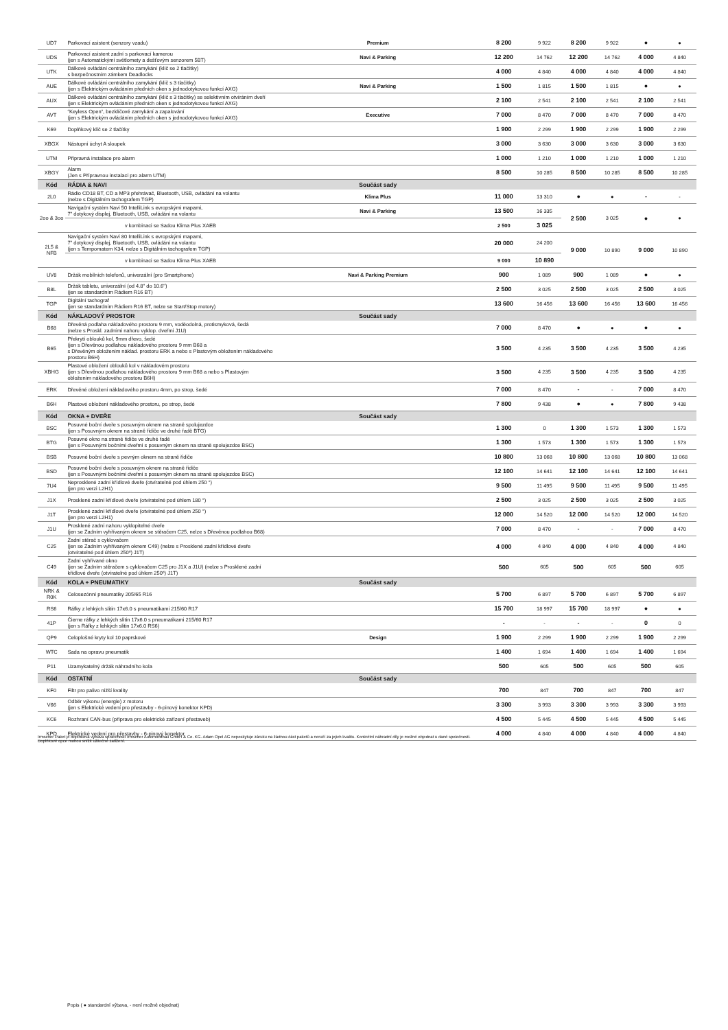| UD7 | Parkovací asistent (senzory vzadu) | Premium | 8 200 | 9 922 | 8 200 | 9 922 | ● | ● |
| UDS | Parkovací asistent zadní s parkovací kamerou (jen s Automatickými světlomety a dešťovým senzorem 5BT) | Navi & Parking | 12 200 | 14 762 | 12 200 | 14 762 | 4 000 | 4 840 |
| UTK | Dálkové ovládání centrálního zamykání (klíč se 2 tlačítky) s bezpečnostním zámkem Deadlocks | | 4 000 | 4 840 | 4 000 | 4 840 | 4 000 | 4 840 |
| AUE | Dálkové ovládání centrálního zamykání (klíč s 3 tlačítky) (jen s Elektrickým ovládáním předních oken s jednodotykovou funkcí AXG) | Navi & Parking | 1 500 | 1 815 | 1 500 | 1 815 | ● | ● |
| AUX | Dálkové ovládání centrálního zamykání (klíč s 3 tlačítky) se selektivním otvíráním dveří (jen s Elektrickým ovládáním předních oken s jednodotykovou funkcí AXG) | | 2 100 | 2 541 | 2 100 | 2 541 | 2 100 | 2 541 |
| AVT | “Keyless Open“, bezklíčové zamykání a zapalování (jen s Elektrickým ovládáním předních oken s jednodotykovou funkcí AXG) | Executive | 7 000 | 8 470 | 7 000 | 8 470 | 7 000 | 8 470 |
| K69 | Doplňkový klíč se 2 tlačítky | | 1 900 | 2 299 | 1 900 | 2 299 | 1 900 | 2 299 |
| XBGX | Nástupní úchyt A sloupek | | 3 000 | 3 630 | 3 000 | 3 630 | 3 000 | 3 630 |
| UTM | Přípravná instalace pro alarm | | 1 000 | 1 210 | 1 000 | 1 210 | 1 000 | 1 210 |
| XBGY | Alarm (Jen s Přípravnou instalací pro alarm UTM) | | 8 500 | 10 285 | 8 500 | 10 285 | 8 500 | 10 285 |
| Kód | RÁDIA & NAVI | Součást sady | | | | | | |
| 2L0 | Rádio CD18 BT, CD a MP3 přehrávač, Bluetooth, USB, ovládání na volantu (nelze s Digitálním tachografem TGP) | Klima Plus | 11 000 | 13 310 | ● | ● | - | - |
| 2oo & 3oo | Navigační systém Navi 50 IntelliLink s evropskými mapami, 7" dotykový displej, Bluetooth, USB, ovládání na volantu | Navi & Parking | 13 500 | 16 335 | 2 500 | 3 025 | ● | ● |
| | v kombinaci se Sadou Klima Plus XAEB | | 2 500 | 3 025 | | | | |
| 2L5 & NFB | Navigační systém Navi 80 IntelliLink s evropskými mapami, 7" dotykový displej, Bluetooth, USB, ovládání na volantu (jen s Tempomatem K34, nelze s Digitálním tachografem TGP) | | 20 000 | 24 200 | 9 000 | 10 890 | 9 000 | 10 890 |
| | v kombinaci se Sadou Klima Plus XAEB | | 9 000 | 10 890 | | | | |
| UV8 | Držák mobilních telefonů, univerzální (pro Smartphone) | Navi & Parking Premium | 900 | 1 089 | 900 | 1 089 | ● | ● |
| B8L | Držák tabletu, univerzální (od 4.8" do 10.6") (jen se standardním Rádiem R16 BT) | | 2 500 | 3 025 | 2 500 | 3 025 | 2 500 | 3 025 |
| TGP | Digitální tachograf (jen se standardním Rádiem R16 BT, nelze se Start/Stop motory) | | 13 600 | 16 456 | 13 600 | 16 456 | 13 600 | 16 456 |
| Kód | NÁKLADOVÝ PROSTOR | Součást sady | | | | | | |
| B68 | Dřevěná podlaha nákladového prostoru 9 mm, voděodolná, protismyková, šedá (nelze s Proskl. zadními nahoru vyklop. dveřmi J1U) | | 7 000 | 8 470 | ● | ● | ● | ● |
| B65 | Překrytí oblouků kol, 9mm dřevo, šedé (jen s Dřevěnou podlahou nákladového prostoru 9 mm B68 a s Dřevěným obložením náklad. prostoru ERK a nebo s Plastovým obložením nákladového prostoru B6H) | | 3 500 | 4 235 | 3 500 | 4 235 | 3 500 | 4 235 |
| XBHG | Plastové obložení oblouků kol v nákladovém prostoru (jen s Dřevěnou podlahou nákladového prostoru 9 mm B68 a nebo s Plastovým obložením nákladového prostoru B6H) | | 3 500 | 4 235 | 3 500 | 4 235 | 3 500 | 4 235 |
| ERK | Dřevěné obložení nákladového prostoru 4mm, po strop, šedé | | 7 000 | 8 470 | - | - | 7 000 | 8 470 |
| B6H | Plastové obložení nákladového prostoru, po strop, šedé | | 7 800 | 9 438 | ● | ● | 7 800 | 9 438 |
| Kód | OKNA + DVEŘE | Součást sady | | | | | | |
| BSC | Posuvné boční dveře s posuvným oknem na straně spolujezdce (jen s Posuvným oknem na straně řidiče ve druhé řadě BTG) | | 1 300 | 0 | 1 300 | 1 573 | 1 300 | 1 573 |
| BTG | Posuvné okno na straně řidiče ve druhé řadě (jen s Posuvnými bočními dveřmi s posuvným oknem na straně spolujezdce BSC) | | 1 300 | 1 573 | 1 300 | 1 573 | 1 300 | 1 573 |
| BSB | Posuvné boční dveře s pevným oknem na straně řidiče | | 10 800 | 13 068 | 10 800 | 13 068 | 10 800 | 13 068 |
| BSD | Posuvné boční dveře s posuvným oknem na straně řidiče (jen s Posuvnými bočními dveřmi s posuvným oknem na straně spolujezdce BSC) | | 12 100 | 14 641 | 12 100 | 14 641 | 12 100 | 14 641 |
| 7U4 | Neprosklené zadní křídlové dveře (otvíratelné pod úhlem 250 °) (jen pro verzi L2H1) | | 9 500 | 11 495 | 9 500 | 11 495 | 9 500 | 11 495 |
| J1X | Prosklené zadní křídlové dveře (otvíratelné pod úhlem 180 °) | | 2 500 | 3 025 | 2 500 | 3 025 | 2 500 | 3 025 |
| J1T | Prosklené zadní křídlové dveře (otvíratelné pod úhlem 250 °) (jen pro verzi L2H1) | | 12 000 | 14 520 | 12 000 | 14 520 | 12 000 | 14 520 |
| J1U | Prosklené zadní nahoru vyklopitelné dveře (jen se Zadním vyhřívaným oknem se stěračem C25, nelze s Dřevěnou podlahou B68) | | 7 000 | 8 470 | - | - | 7 000 | 8 470 |
| C25 | Zadní stěrač s cyklovačem (jen se Zadním vyhřívaným oknem C49) (nelze s Prosklené zadní křídlové dveře (otvíratelné pod úhlem 250º) J1T) | | 4 000 | 4 840 | 4 000 | 4 840 | 4 000 | 4 840 |
| C49 | Zadní vyhřívané okno (jen se Zadním stěračem s cyklovačem C25 pro J1X a J1U) (nelze s Prosklené zadní křídlové dveře (otvíratelné pod úhlem 250º) J1T) | | 500 | 605 | 500 | 605 | 500 | 605 |
| Kód | KOLA + PNEUMATIKY | Součást sady | | | | | | |
| NRK & R0K | Celosezónní pneumatiky 205/65 R16 | | 5 700 | 6 897 | 5 700 | 6 897 | 5 700 | 6 897 |
| RS6 | Ráfky z lehkých slitin 17x6.0 s pneumatikami 215/60 R17 | | 15 700 | 18 997 | 15 700 | 18 997 | ● | ● |
| 41P | Čierne ráfky z lehkých slitin 17x6.0 s pneumatikami 215/60 R17 (jen s Ráfky z lehkých slitin 17x6.0 RS6) | | - | - | - | - | 0 | 0 |
| QP9 | Celoplošné kryty kol 10 paprskové | Design | 1 900 | 2 299 | 1 900 | 2 299 | 1 900 | 2 299 |
| WTC | Sada na opravu pneumatik | | 1 400 | 1 694 | 1 400 | 1 694 | 1 400 | 1 694 |
| P11 | Uzamykatelný držák náhradního kola | | 500 | 605 | 500 | 605 | 500 | 605 |
| Kód | OSTATNÍ | Součást sady | | | | | | |
| KF0 | Filtr pro palivo nižší kvality | | 700 | 847 | 700 | 847 | 700 | 847 |
| V66 | Odběr výkonu (energie) z motoru (jen s Elektrické vedení pro přestavby - 6-pinový konektor KPD) | | 3 300 | 3 993 | 3 300 | 3 993 | 3 300 | 3 993 |
| KC6 | Rozhraní CAN-bus (příprava pro elektrické zařízení přestaveb) | | 4 500 | 5 445 | 4 500 | 5 445 | 4 500 | 5 445 |
| KPD | Elektrické vedení pro přestavby - 6-pinový konektor | | 4 000 | 4 840 | 4 000 | 4 840 | 4 000 | 4 840 |
Irmscher Paket je doplňková výbava společností Irmscher Automobilbau GmbH & Co. KG. Adam Opel AG neposkytuje záruku na žádnou část paketů a neručí za jejich kvalitu. Konkrétní náhradní díly je možné objednat u dané společnosti.
Doplňkové opce mohou snížit užitečné zatížení.
Popis ( ● standardní výbava, - není možné objednat)